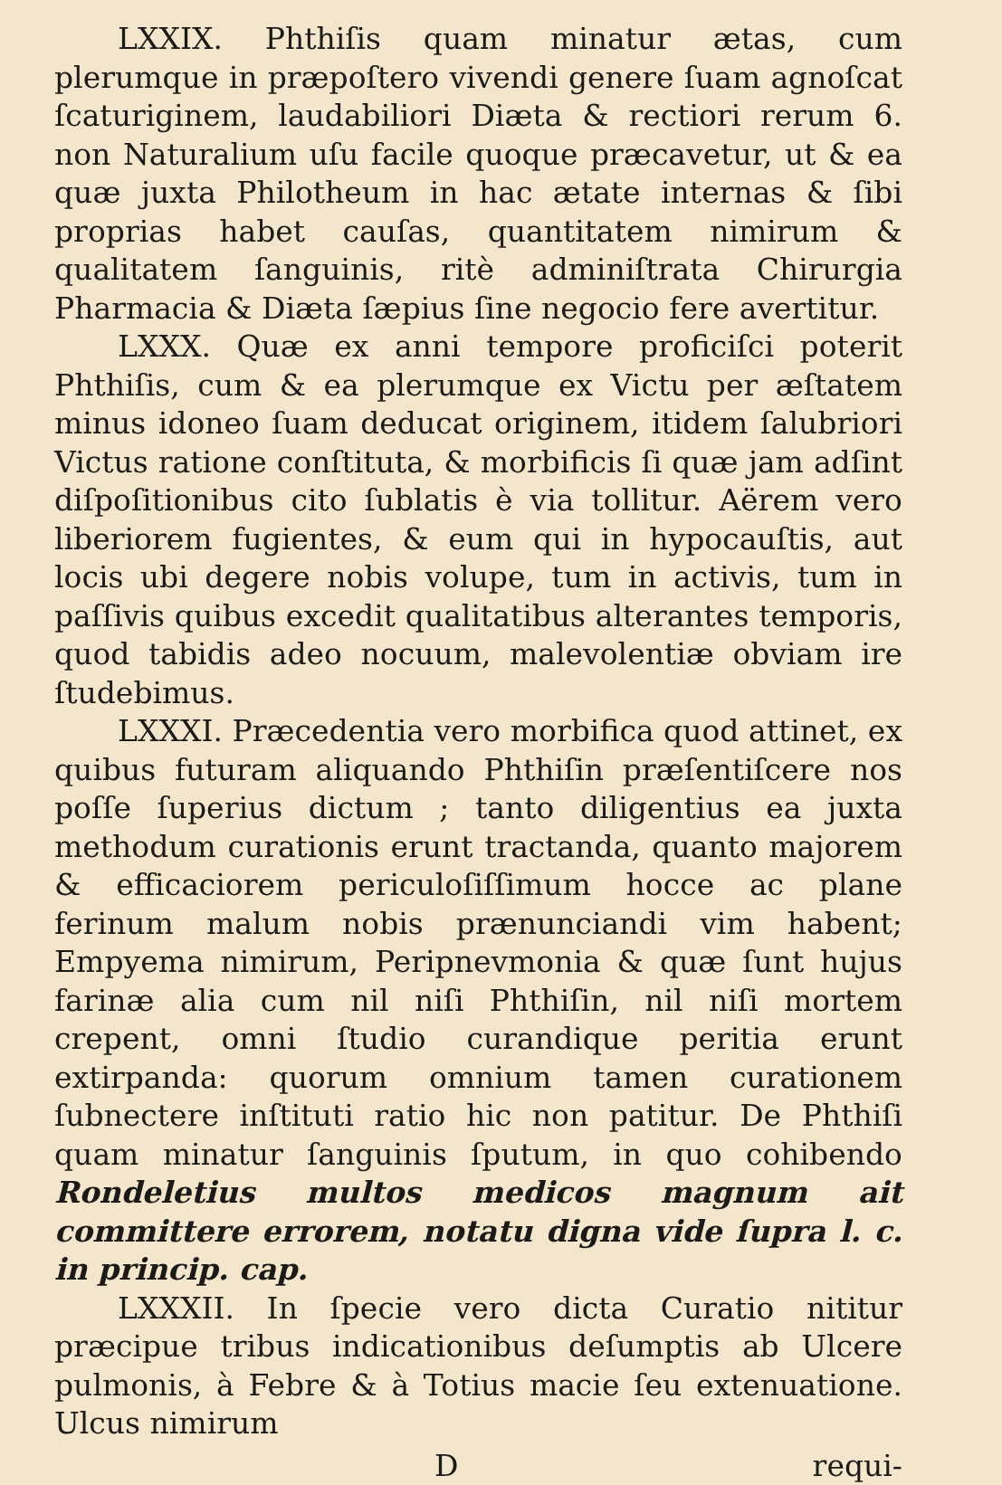LXXIX. Phthiſis quam minatur ætas, cum plerumque in præpoſtero vivendi genere ſuam agnoſcat ſcaturiginem, laudabiliori Diæta & rectiori rerum 6. non Naturalium uſu facile quoque præcavetur, ut & ea quæ juxta Philotheum in hac ætate internas & ſibi proprias habet cauſas, quantitatem nimirum & qualitatem ſanguinis, ritè adminiſtrata Chirurgia Pharmacia & Diæta ſæpius ſine negocio fere avertitur.
LXXX. Quæ ex anni tempore proficiſci poterit Phthiſis, cum & ea plerumque ex Victu per æſtatem minus idoneo ſuam deducat originem, itidem ſalubriori Victus ratione conſtituta, & morbificis ſi quæ jam adſint diſpoſitionibus cito ſublatis è via tollitur. Aërem vero liberiorem fugientes, & eum qui in hypocauſtis, aut locis ubi degere nobis volupe, tum in activis, tum in paſſivis quibus excedit qualitatibus alterantes temporis, quod tabidis adeo nocuum, malevolentiæ obviam ire ſtudebimus.
LXXXI. Præcedentia vero morbifica quod attinet, ex quibus futuram aliquando Phthiſin præſentiſcere nos poſſe ſuperius dictum ; tanto diligentius ea juxta methodum curationis erunt tractanda, quanto majorem & efficaciorem periculoſiſſimum hocce ac plane ferinum malum nobis prænunciandi vim habent; Empyema nimirum, Peripnevmonia & quæ ſunt hujus farinæ alia cum nil niſi Phthiſin, nil niſi mortem crepent, omni ſtudio curandique peritia erunt extirpanda: quorum omnium tamen curationem ſubnectere inſtituti ratio hic non patitur. De Phthiſi quam minatur ſanguinis ſputum, in quo cohibendo Rondeletius multos medicos magnum ait committere errorem, notatu digna vide ſupra l. c. in princip. cap.
LXXXII. In ſpecie vero dicta Curatio nititur præcipue tribus indicationibus deſumptis ab Ulcere pulmonis, à Febre & à Totius macie ſeu extenuatione. Ulcus nimirum
D requi-